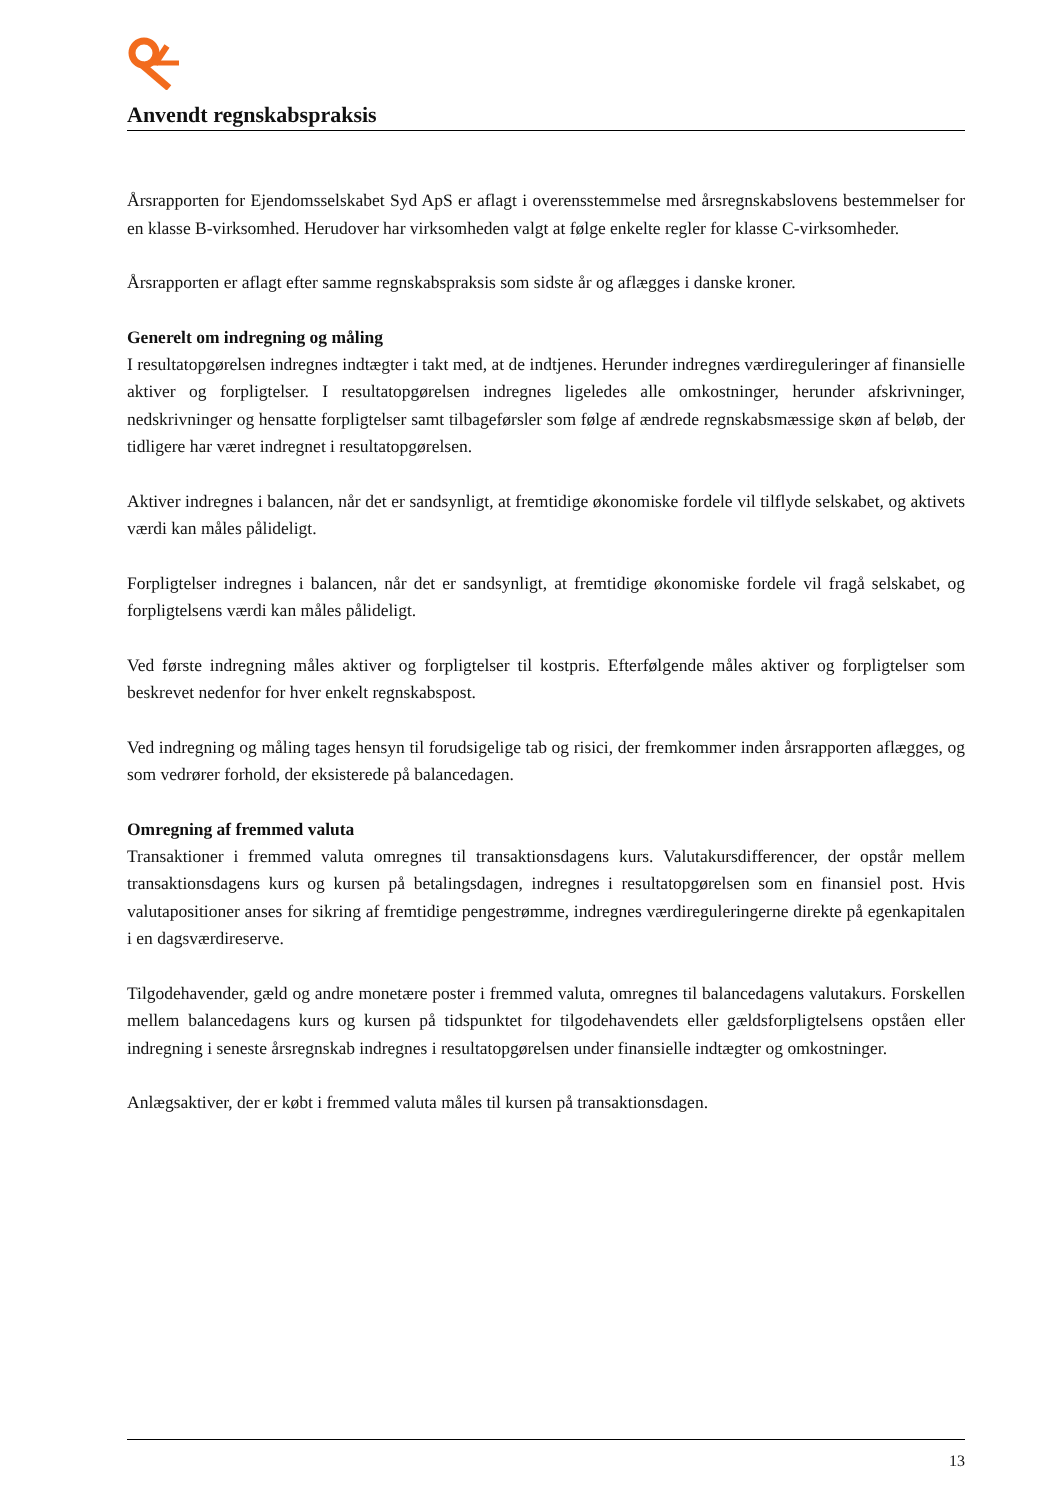Anvendt regnskabspraksis
Årsrapporten for Ejendomsselskabet Syd ApS er aflagt i overensstemmelse med årsregnskabslovens bestemmelser for en klasse B-virksomhed. Herudover har virksomheden valgt at følge enkelte regler for klasse C-virksomheder.
Årsrapporten er aflagt efter samme regnskabspraksis som sidste år og aflægges i danske kroner.
Generelt om indregning og måling
I resultatopgørelsen indregnes indtægter i takt med, at de indtjenes. Herunder indregnes værdireguleringer af finansielle aktiver og forpligtelser. I resultatopgørelsen indregnes ligeledes alle omkostninger, herunder afskrivninger, nedskrivninger og hensatte forpligtelser samt tilbageførsler som følge af ændrede regnskabsmæssige skøn af beløb, der tidligere har været indregnet i resultatopgørelsen.
Aktiver indregnes i balancen, når det er sandsynligt, at fremtidige økonomiske fordele vil tilflyde selskabet, og aktivets værdi kan måles pålideligt.
Forpligtelser indregnes i balancen, når det er sandsynligt, at fremtidige økonomiske fordele vil fragå selskabet, og forpligtelsens værdi kan måles pålideligt.
Ved første indregning måles aktiver og forpligtelser til kostpris. Efterfølgende måles aktiver og forpligtelser som beskrevet nedenfor for hver enkelt regnskabspost.
Ved indregning og måling tages hensyn til forudsigelige tab og risici, der fremkommer inden årsrapporten aflægges, og som vedrører forhold, der eksisterede på balancedagen.
Omregning af fremmed valuta
Transaktioner i fremmed valuta omregnes til transaktionsdagens kurs. Valutakursdifferencer, der opstår mellem transaktionsdagens kurs og kursen på betalingsdagen, indregnes i resultatopgørelsen som en finansiel post. Hvis valutapositioner anses for sikring af fremtidige pengestrømme, indregnes værdireguleringerne direkte på egenkapitalen i en dagsværdireserve.
Tilgodehavender, gæld og andre monetære poster i fremmed valuta, omregnes til balancedagens valutakurs. Forskellen mellem balancedagens kurs og kursen på tidspunktet for tilgodehavendets eller gældsforpligtelsens opståen eller indregning i seneste årsregnskab indregnes i resultatopgørelsen under finansielle indtægter og omkostninger.
Anlægsaktiver, der er købt i fremmed valuta måles til kursen på transaktionsdagen.
13